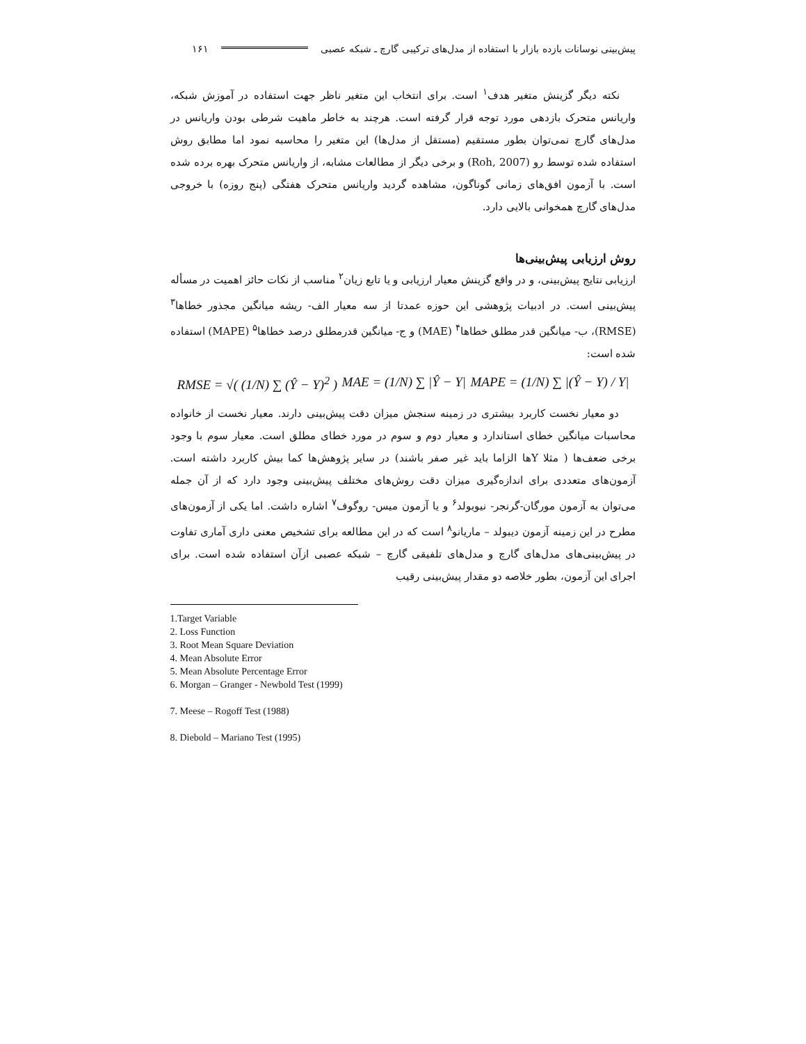پیش‌بینی نوسانات بازده بازار با استفاده از مدل‌های ترکیبی گارچ ـ شبکه عصبی ۱۶۱
نکته دیگر گزینش متغیر هدف<sup>۱</sup> است. برای انتخاب این متغیر ناظر جهت استفاده در آموزش شبکه، واریانس متحرک بازدهی مورد توجه قرار گرفته است. هرچند به خاطر ماهیت شرطی بودن واریانس در مدل‌های گارچ نمی‌توان بطور مستقیم (مستقل از مدل‌ها) این متغیر را محاسبه نمود اما مطابق روش استفاده شده توسط رو (Roh, 2007) و برخی دیگر از مطالعات مشابه، از واریانس متحرک بهره برده شده است. با آزمون افق‌های زمانی گوناگون، مشاهده گردید واریانس متحرک هفتگی (پنج روزه) با خروجی مدل‌های گارچ همخوانی بالایی دارد.
روش ارزیابی پیش‌بینی‌ها
ارزیابی نتایج پیش‌بینی، و در واقع گزینش معیار ارزیابی و یا تابع زیان<sup>۲</sup> مناسب از نکات حائز اهمیت در مسأله پیش‌بینی است. در ادبیات پژوهشی این حوزه عمدتا از سه معیار الف- ریشه میانگین مجذور خطاها<sup>۳</sup> (RMSE)، ب- میانگین قدر مطلق خطاها<sup>۴</sup> (MAE) و ج- میانگین قدرمطلق درصد خطاها<sup>۵</sup> (MAPE) استفاده شده است:
RMSE = √( (1/N) ∑ (Ŷ − Y)<sup>2</sup> ) MAE = (1/N) ∑ |Ŷ − Y| MAPE = (1/N) ∑ |(Ŷ − Y) / Y|
دو معیار نخست کاربرد بیشتری در زمینه سنجش میزان دقت پیش‌بینی دارند. معیار نخست از خانواده محاسبات میانگین خطای استاندارد و معیار دوم و سوم در مورد خطای مطلق است. معیار سوم با وجود برخی ضعف‌ها ( مثلا Yها الزاما باید غیر صفر باشند) در سایر پژوهش‌ها کما بیش کاربرد داشته است. آزمون‌های متعددی برای اندازه‌گیری میزان دقت روش‌های مختلف پیش‌بینی وجود دارد که از آن جمله می‌توان به آزمون مورگان-گرنجر- نیوبولد<sup>۶</sup> و یا آزمون میس- روگوف<sup>۷</sup> اشاره داشت. اما یکی از آزمون‌های مطرح در این زمینه آزمون دیبولد – ماریانو<sup>۸</sup> است که در این مطالعه برای تشخیص معنی داری آماری تفاوت در پیش‌بینی‌های مدل‌های گارچ و مدل‌های تلفیقی گارچ – شبکه عصبی ازآن استفاده شده است. برای اجرای این آزمون، بطور خلاصه دو مقدار پیش‌بینی رقیب
1.Target Variable
2. Loss Function
3. Root Mean Square Deviation
4. Mean Absolute Error
5. Mean Absolute Percentage Error
6. Morgan – Granger - Newbold Test (1999)
7. Meese – Rogoff Test (1988)
8. Diebold – Mariano Test (1995)